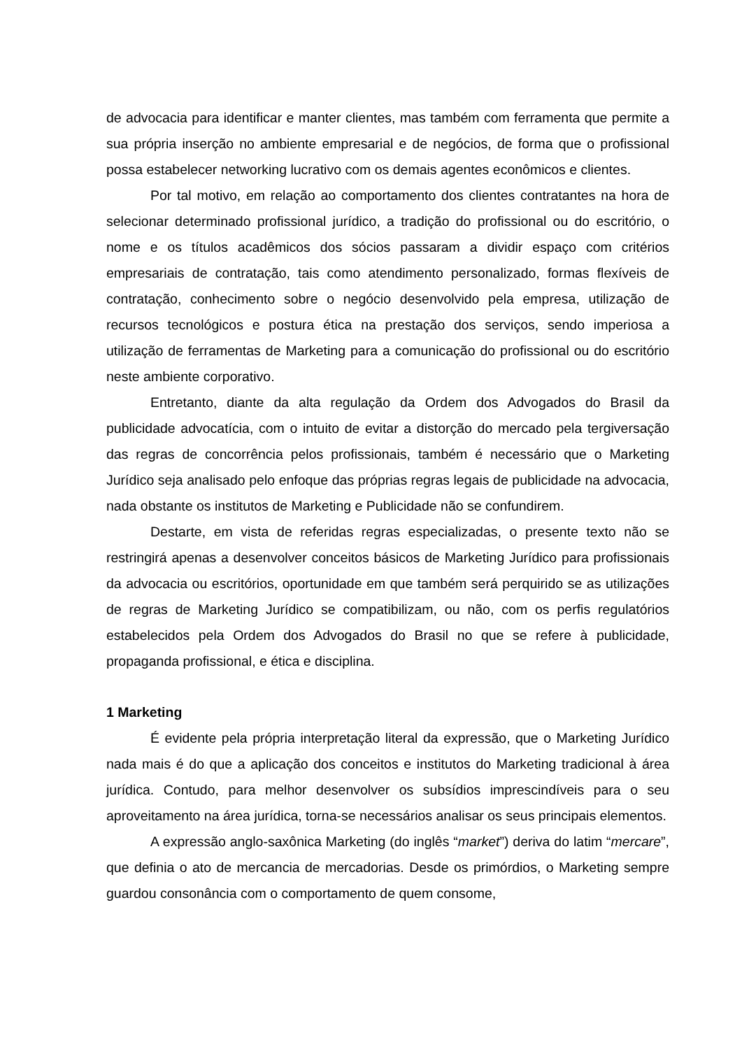de advocacia para identificar e manter clientes, mas também com ferramenta que permite a sua própria inserção no ambiente empresarial e de negócios, de forma que o profissional possa estabelecer networking lucrativo com os demais agentes econômicos e clientes.
Por tal motivo, em relação ao comportamento dos clientes contratantes na hora de selecionar determinado profissional jurídico, a tradição do profissional ou do escritório, o nome e os títulos acadêmicos dos sócios passaram a dividir espaço com critérios empresariais de contratação, tais como atendimento personalizado, formas flexíveis de contratação, conhecimento sobre o negócio desenvolvido pela empresa, utilização de recursos tecnológicos e postura ética na prestação dos serviços, sendo imperiosa a utilização de ferramentas de Marketing para a comunicação do profissional ou do escritório neste ambiente corporativo.
Entretanto, diante da alta regulação da Ordem dos Advogados do Brasil da publicidade advocatícia, com o intuito de evitar a distorção do mercado pela tergiversação das regras de concorrência pelos profissionais, também é necessário que o Marketing Jurídico seja analisado pelo enfoque das próprias regras legais de publicidade na advocacia, nada obstante os institutos de Marketing e Publicidade não se confundirem.
Destarte, em vista de referidas regras especializadas, o presente texto não se restringirá apenas a desenvolver conceitos básicos de Marketing Jurídico para profissionais da advocacia ou escritórios, oportunidade em que também será perquirido se as utilizações de regras de Marketing Jurídico se compatibilizam, ou não, com os perfis regulatórios estabelecidos pela Ordem dos Advogados do Brasil no que se refere à publicidade, propaganda profissional, e ética e disciplina.
1 Marketing
É evidente pela própria interpretação literal da expressão, que o Marketing Jurídico nada mais é do que a aplicação dos conceitos e institutos do Marketing tradicional à área jurídica. Contudo, para melhor desenvolver os subsídios imprescindíveis para o seu aproveitamento na área jurídica, torna-se necessários analisar os seus principais elementos.
A expressão anglo-saxônica Marketing (do inglês “market”) deriva do latim “mercare”, que definia o ato de mercancia de mercadorias. Desde os primórdios, o Marketing sempre guardou consonância com o comportamento de quem consome,